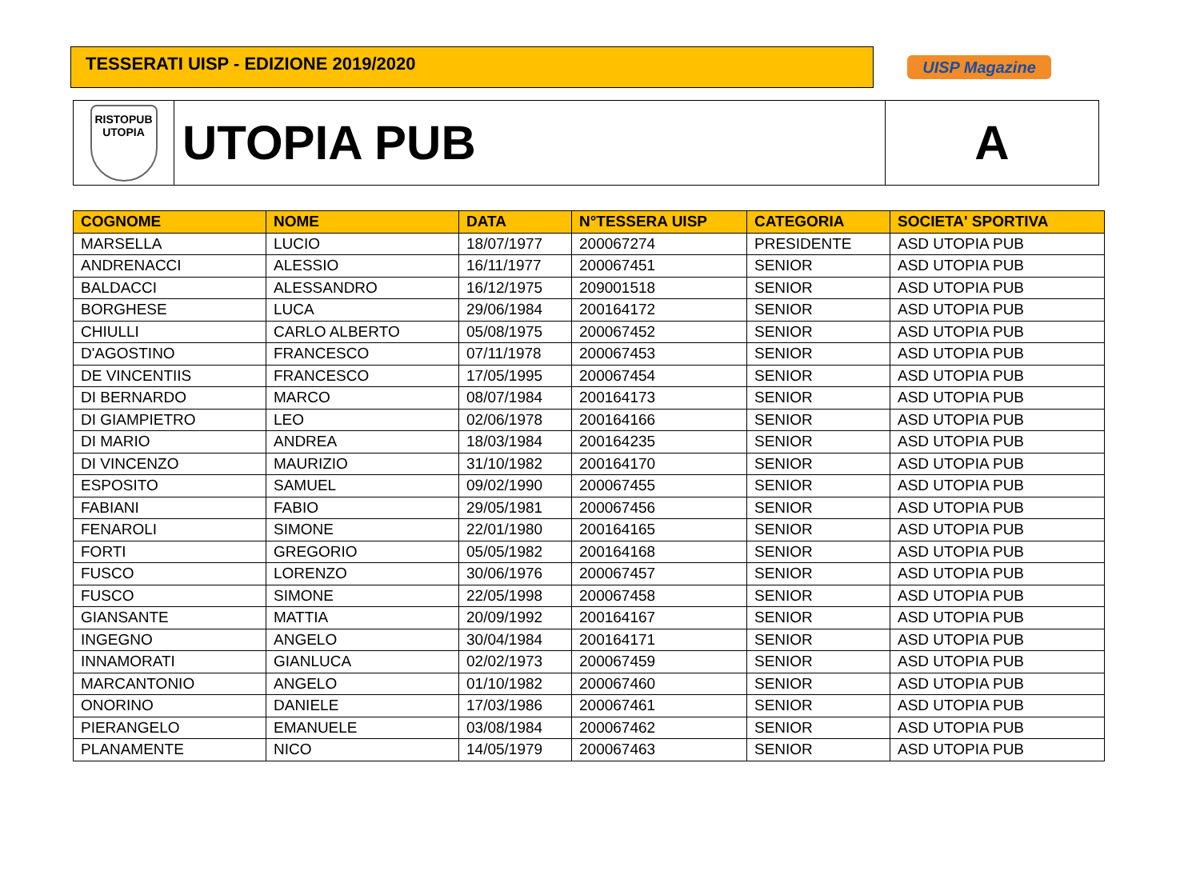TESSERATI UISP - EDIZIONE 2019/2020
UISP Magazine
RISTOPUB
UTOPIA
UTOPIA PUB A
| COGNOME | NOME | DATA | N°TESSERA UISP | CATEGORIA | SOCIETA' SPORTIVA |
| --- | --- | --- | --- | --- | --- |
| MARSELLA | LUCIO | 18/07/1977 | 200067274 | PRESIDENTE | ASD UTOPIA PUB |
| ANDRENACCI | ALESSIO | 16/11/1977 | 200067451 | SENIOR | ASD UTOPIA PUB |
| BALDACCI | ALESSANDRO | 16/12/1975 | 209001518 | SENIOR | ASD UTOPIA PUB |
| BORGHESE | LUCA | 29/06/1984 | 200164172 | SENIOR | ASD UTOPIA PUB |
| CHIULLI | CARLO ALBERTO | 05/08/1975 | 200067452 | SENIOR | ASD UTOPIA PUB |
| D'AGOSTINO | FRANCESCO | 07/11/1978 | 200067453 | SENIOR | ASD UTOPIA PUB |
| DE VINCENTIIS | FRANCESCO | 17/05/1995 | 200067454 | SENIOR | ASD UTOPIA PUB |
| DI BERNARDO | MARCO | 08/07/1984 | 200164173 | SENIOR | ASD UTOPIA PUB |
| DI GIAMPIETRO | LEO | 02/06/1978 | 200164166 | SENIOR | ASD UTOPIA PUB |
| DI MARIO | ANDREA | 18/03/1984 | 200164235 | SENIOR | ASD UTOPIA PUB |
| DI VINCENZO | MAURIZIO | 31/10/1982 | 200164170 | SENIOR | ASD UTOPIA PUB |
| ESPOSITO | SAMUEL | 09/02/1990 | 200067455 | SENIOR | ASD UTOPIA PUB |
| FABIANI | FABIO | 29/05/1981 | 200067456 | SENIOR | ASD UTOPIA PUB |
| FENAROLI | SIMONE | 22/01/1980 | 200164165 | SENIOR | ASD UTOPIA PUB |
| FORTI | GREGORIO | 05/05/1982 | 200164168 | SENIOR | ASD UTOPIA PUB |
| FUSCO | LORENZO | 30/06/1976 | 200067457 | SENIOR | ASD UTOPIA PUB |
| FUSCO | SIMONE | 22/05/1998 | 200067458 | SENIOR | ASD UTOPIA PUB |
| GIANSANTE | MATTIA | 20/09/1992 | 200164167 | SENIOR | ASD UTOPIA PUB |
| INGEGNO | ANGELO | 30/04/1984 | 200164171 | SENIOR | ASD UTOPIA PUB |
| INNAMORATI | GIANLUCA | 02/02/1973 | 200067459 | SENIOR | ASD UTOPIA PUB |
| MARCANTONIO | ANGELO | 01/10/1982 | 200067460 | SENIOR | ASD UTOPIA PUB |
| ONORINO | DANIELE | 17/03/1986 | 200067461 | SENIOR | ASD UTOPIA PUB |
| PIERANGELO | EMANUELE | 03/08/1984 | 200067462 | SENIOR | ASD UTOPIA PUB |
| PLANAMENTE | NICO | 14/05/1979 | 200067463 | SENIOR | ASD UTOPIA PUB |